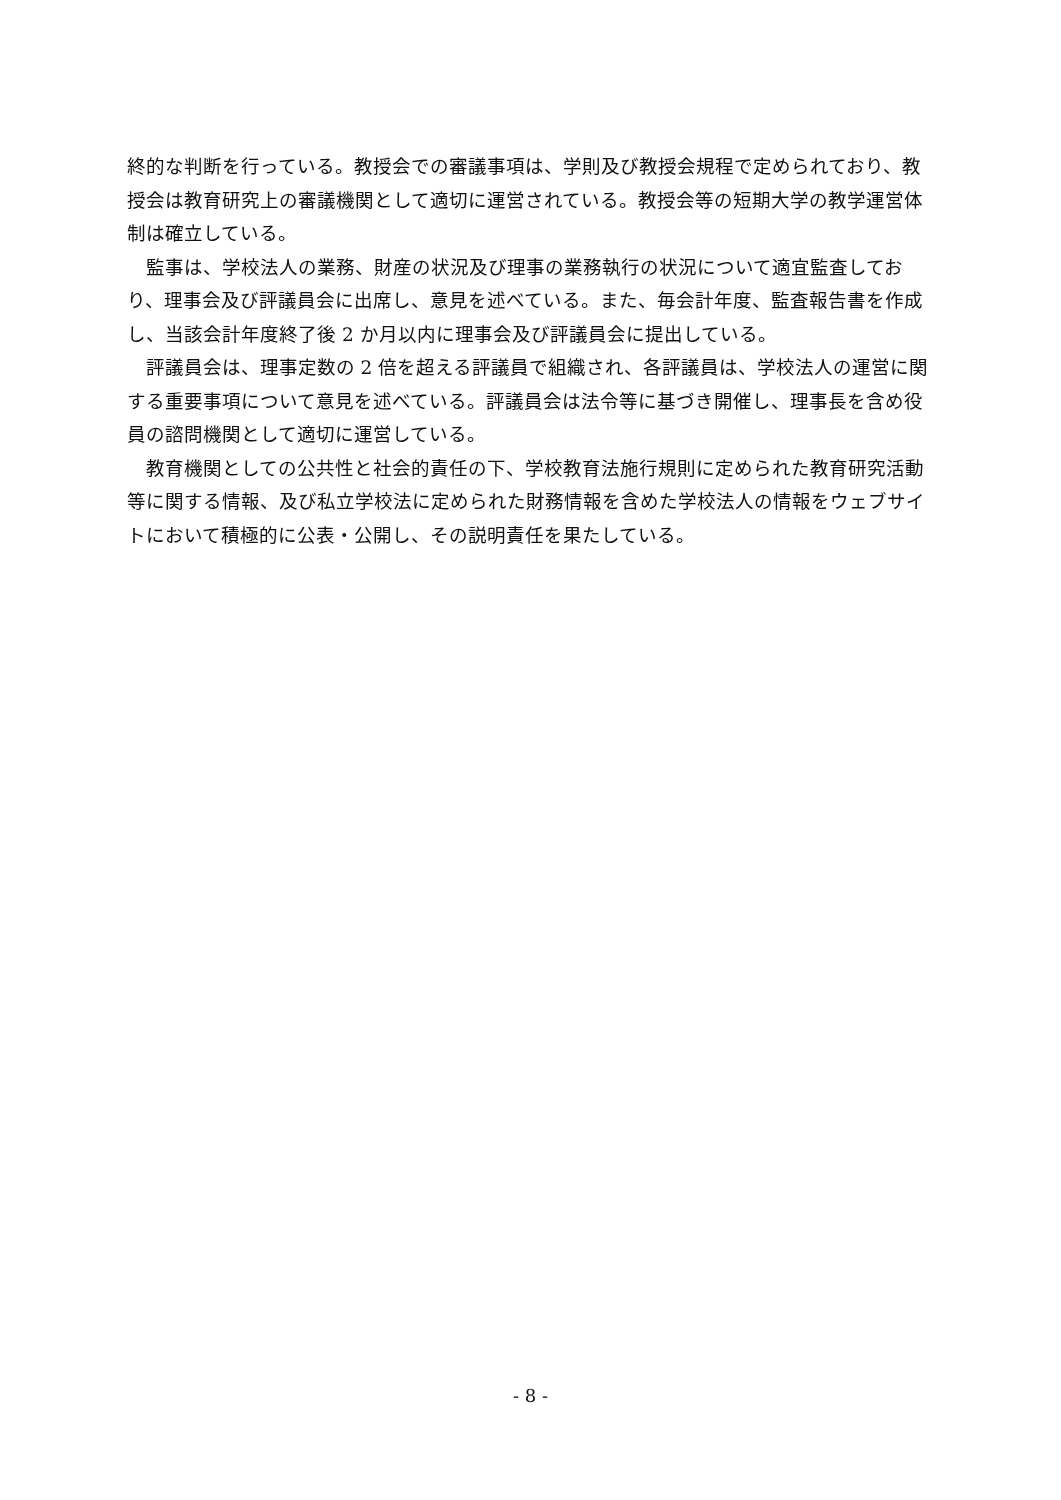終的な判断を行っている。教授会での審議事項は、学則及び教授会規程で定められており、教授会は教育研究上の審議機関として適切に運営されている。教授会等の短期大学の教学運営体制は確立している。
監事は、学校法人の業務、財産の状況及び理事の業務執行の状況について適宜監査しており、理事会及び評議員会に出席し、意見を述べている。また、毎会計年度、監査報告書を作成し、当該会計年度終了後 2 か月以内に理事会及び評議員会に提出している。
評議員会は、理事定数の 2 倍を超える評議員で組織され、各評議員は、学校法人の運営に関する重要事項について意見を述べている。評議員会は法令等に基づき開催し、理事長を含め役員の諮問機関として適切に運営している。
教育機関としての公共性と社会的責任の下、学校教育法施行規則に定められた教育研究活動等に関する情報、及び私立学校法に定められた財務情報を含めた学校法人の情報をウェブサイトにおいて積極的に公表・公開し、その説明責任を果たしている。
- 8 -